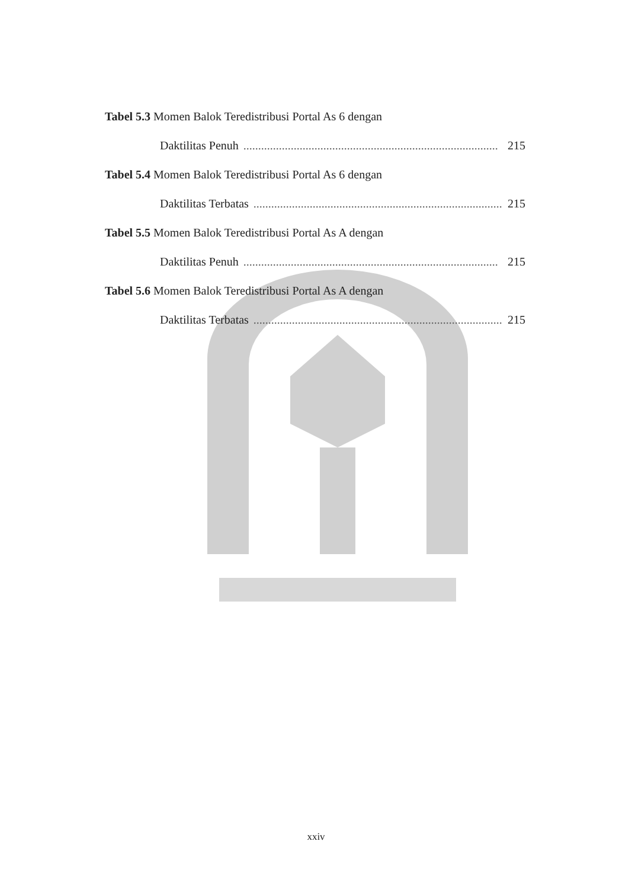Tabel 5.3 Momen Balok Teredistribusi Portal As 6 dengan
Daktilitas Penuh...................................................................................... 215
Tabel 5.4 Momen Balok Teredistribusi Portal As 6 dengan
Daktilitas Terbatas...................................................................................... 215
Tabel 5.5 Momen Balok Teredistribusi Portal As A dengan
Daktilitas Penuh...................................................................................... 215
Tabel 5.6 Momen Balok Teredistribusi Portal As A dengan
Daktilitas Terbatas...................................................................................... 215
xxiv